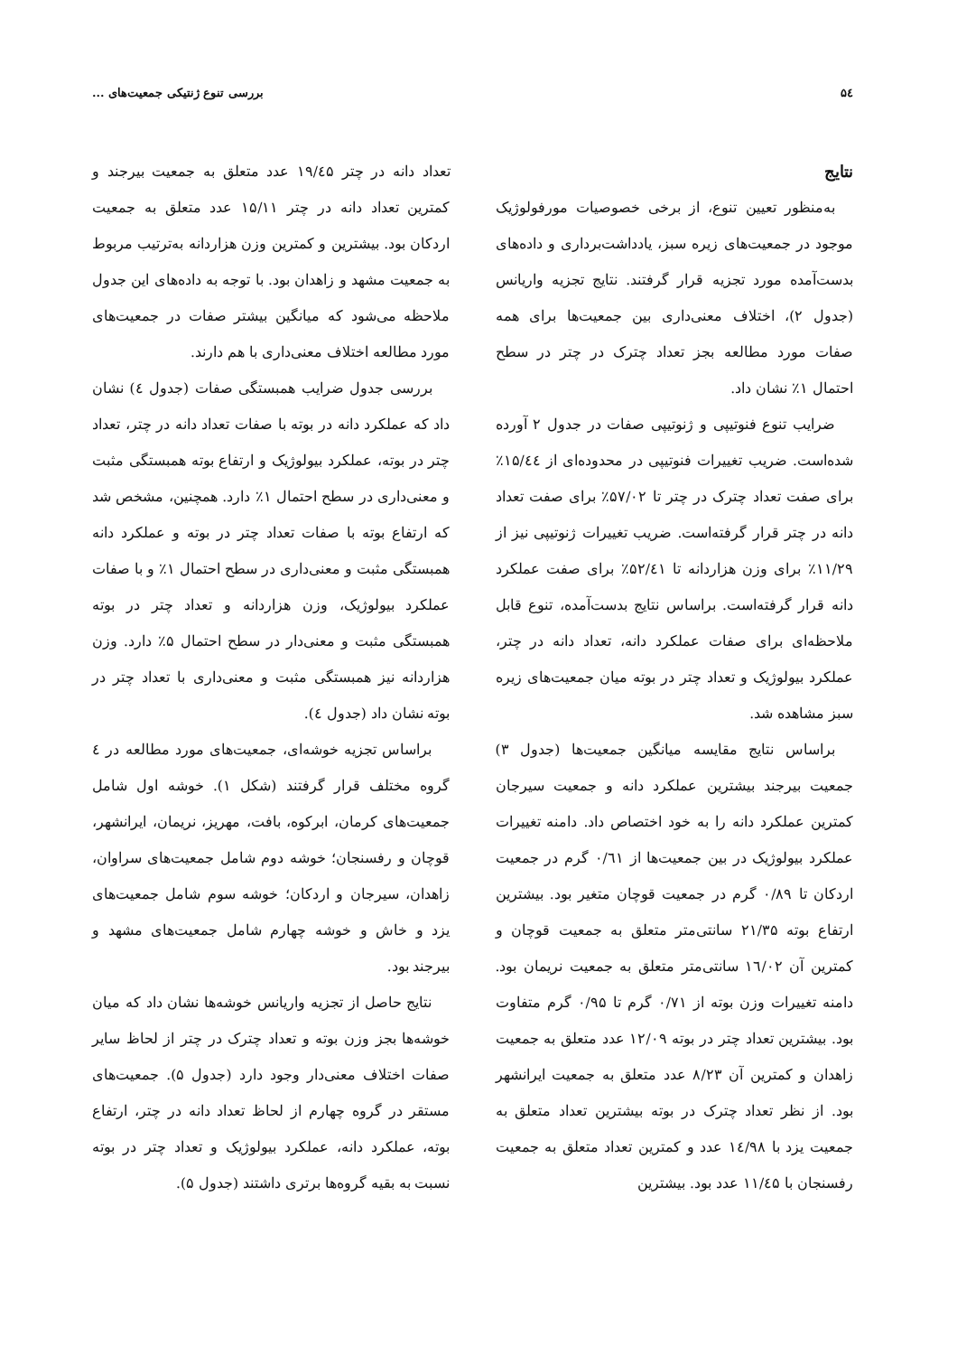۵٤ بررسی تنوع ژنتیکی جمعیت‌های ...
نتایج
به‌منظور تعیین تنوع، از برخی خصوصیات مورفولوژیک موجود در جمعیت‌های زیره سبز، یادداشت‌برداری و داده‌های بدست‌آمده مورد تجزیه قرار گرفتند. نتایج تجزیه واریانس (جدول ۲)، اختلاف معنی‌داری بین جمعیت‌ها برای همه صفات مورد مطالعه بجز تعداد چترک در چتر در سطح احتمال ۱٪ نشان داد.
ضرایب تنوع فنوتیپی و ژنوتیپی صفات در جدول ۲ آورده شده‌است. ضریب تغییرات فنوتیپی در محدوده‌ای از ۱۵/٤٤٪ برای صفت تعداد چترک در چتر تا ۵۷/۰۲٪ برای صفت تعداد دانه در چتر قرار گرفته‌است. ضریب تغییرات ژنوتیپی نیز از ۱۱/۲۹٪ برای وزن هزاردانه تا ۵۲/٤۱٪ برای صفت عملکرد دانه قرار گرفته‌است. براساس نتایج بدست‌آمده، تنوع قابل ملاحظه‌ای برای صفات عملکرد دانه، تعداد دانه در چتر، عملکرد بیولوژیک و تعداد چتر در بوته میان جمعیت‌های زیره سبز مشاهده شد.
براساس نتایج مقایسه میانگین جمعیت‌ها (جدول ۳) جمعیت بیرجند بیشترین عملکرد دانه و جمعیت سیرجان کمترین عملکرد دانه را به خود اختصاص داد. دامنه تغییرات عملکرد بیولوژیک در بین جمعیت‌ها از ۰/٦۱ گرم در جمعیت اردکان تا ۰/۸۹ گرم در جمعیت قوچان متغیر بود. بیشترین ارتفاع بوته ۲۱/۳۵ سانتی‌متر متعلق به جمعیت قوچان و کمترین آن ١٦/۰۲ سانتی‌متر متعلق به جمعیت نریمان بود. دامنه تغییرات وزن بوته از ۰/۷۱ گرم تا ۰/۹۵ گرم متفاوت بود. بیشترین تعداد چتر در بوته ۱۲/۰۹ عدد متعلق به جمعیت زاهدان و کمترین آن ۸/۲۳ عدد متعلق به جمعیت ایرانشهر بود. از نظر تعداد چترک در بوته بیشترین تعداد متعلق به جمعیت یزد با ١٤/۹۸ عدد و کمترین تعداد متعلق به جمعیت رفسنجان با ۱۱/٤۵ عدد بود. بیشترین
تعداد دانه در چتر ۱۹/٤۵ عدد متعلق به جمعیت بیرجند و کمترین تعداد دانه در چتر ۱۵/۱۱ عدد متعلق به جمعیت اردکان بود. بیشترین و کمترین وزن هزاردانه به‌ترتیب مربوط به جمعیت مشهد و زاهدان بود. با توجه به داده‌های این جدول ملاحظه می‌شود که میانگین بیشتر صفات در جمعیت‌های مورد مطالعه اختلاف معنی‌داری با هم دارند.
بررسی جدول ضرایب همبستگی صفات (جدول ٤) نشان داد که عملکرد دانه در بوته با صفات تعداد دانه در چتر، تعداد چتر در بوته، عملکرد بیولوژیک و ارتفاع بوته همبستگی مثبت و معنی‌داری در سطح احتمال ۱٪ دارد. همچنین، مشخص شد که ارتفاع بوته با صفات تعداد چتر در بوته و عملکرد دانه همبستگی مثبت و معنی‌داری در سطح احتمال ۱٪ و با صفات عملکرد بیولوژیک، وزن هزاردانه و تعداد چتر در بوته همبستگی مثبت و معنی‌دار در سطح احتمال ۵٪ دارد. وزن هزاردانه نیز همبستگی مثبت و معنی‌داری با تعداد چتر در بوته نشان داد (جدول ٤).
براساس تجزیه خوشه‌ای، جمعیت‌های مورد مطالعه در ٤ گروه مختلف قرار گرفتند (شکل ۱). خوشه اول شامل جمعیت‌های کرمان، ابرکوه، بافت، مهریز، نریمان، ایرانشهر، قوچان و رفسنجان؛ خوشه دوم شامل جمعیت‌های سراوان، زاهدان، سیرجان و اردکان؛ خوشه سوم شامل جمعیت‌های یزد و خاش و خوشه چهارم شامل جمعیت‌های مشهد و بیرجند بود.
نتایج حاصل از تجزیه واریانس خوشه‌ها نشان داد که میان خوشه‌ها بجز وزن بوته و تعداد چترک در چتر از لحاظ سایر صفات اختلاف معنی‌دار وجود دارد (جدول ۵). جمعیت‌های مستقر در گروه چهارم از لحاظ تعداد دانه در چتر، ارتفاع بوته، عملکرد دانه، عملکرد بیولوژیک و تعداد چتر در بوته نسبت به بقیه گروه‌ها برتری داشتند (جدول ۵).